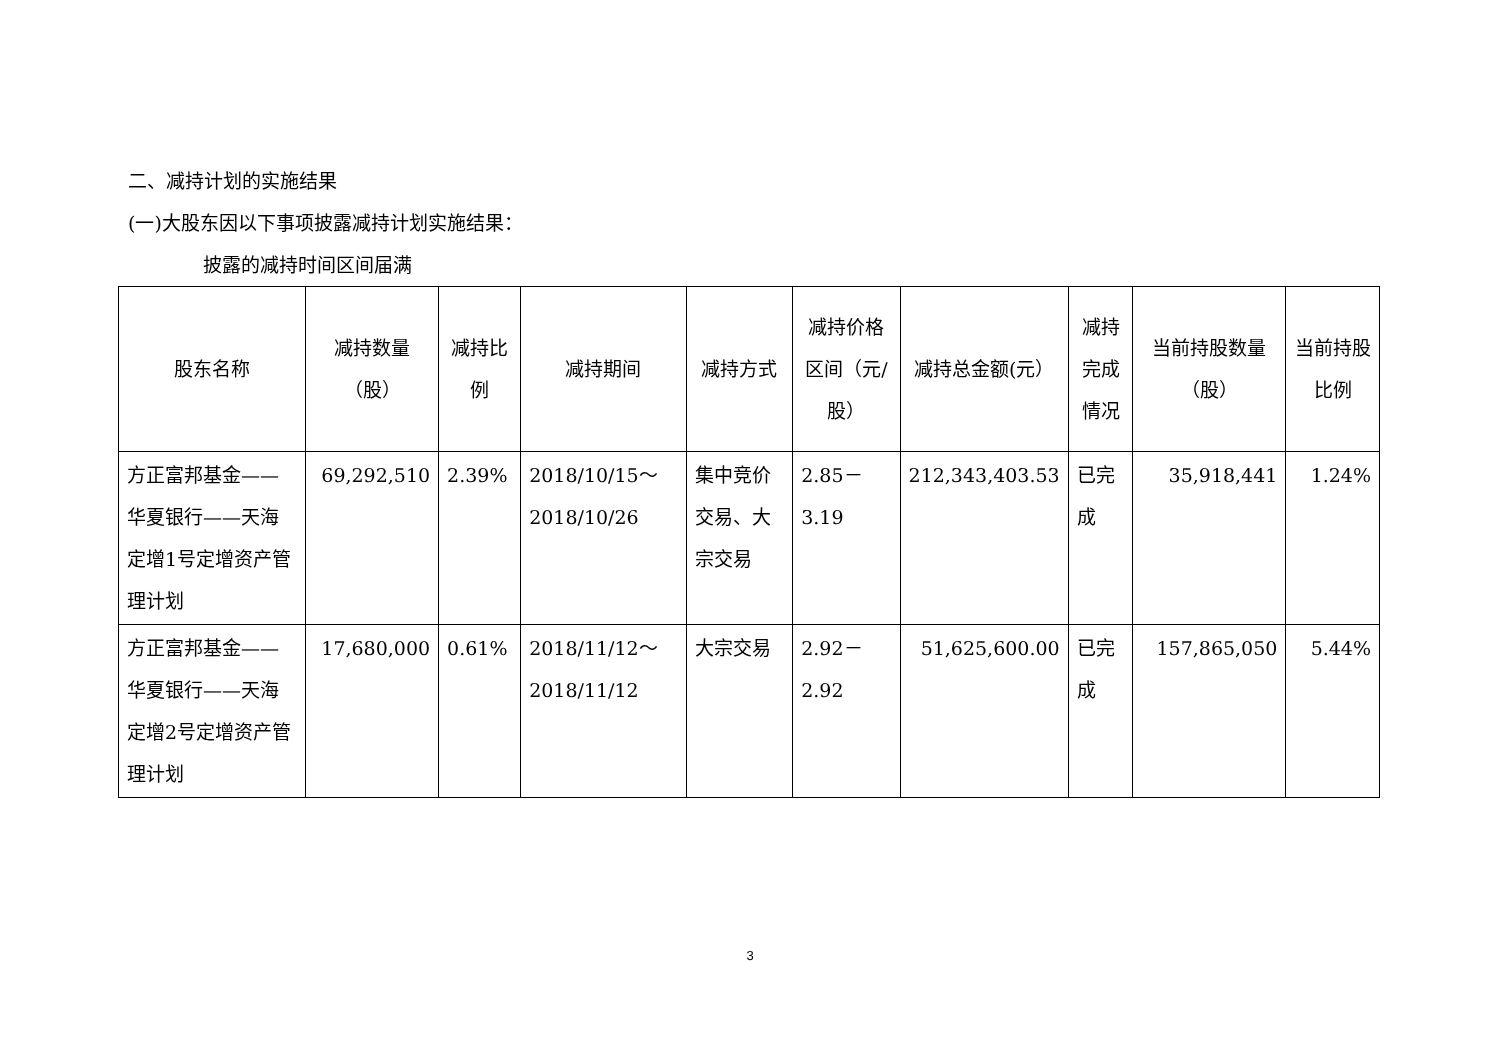二、减持计划的实施结果
(一)大股东因以下事项披露减持计划实施结果：
披露的减持时间区间届满
| 股东名称 | 减持数量（股） | 减持比例 | 减持期间 | 减持方式 | 减持价格区间（元/股） | 减持总金额(元） | 减持完成情况 | 当前持股数量（股） | 当前持股比例 |
| --- | --- | --- | --- | --- | --- | --- | --- | --- | --- |
| 方正富邦基金——华夏银行——天海定增1号定增资产管理计划 | 69,292,510 | 2.39% | 2018/10/15～2018/10/26 | 集中竞价交易、大宗交易 | 2.85－3.19 | 212,343,403.53 | 已完成 | 35,918,441 | 1.24% |
| 方正富邦基金——华夏银行——天海定增2号定增资产管理计划 | 17,680,000 | 0.61% | 2018/11/12～2018/11/12 | 大宗交易 | 2.92－2.92 | 51,625,600.00 | 已完成 | 157,865,050 | 5.44% |
3